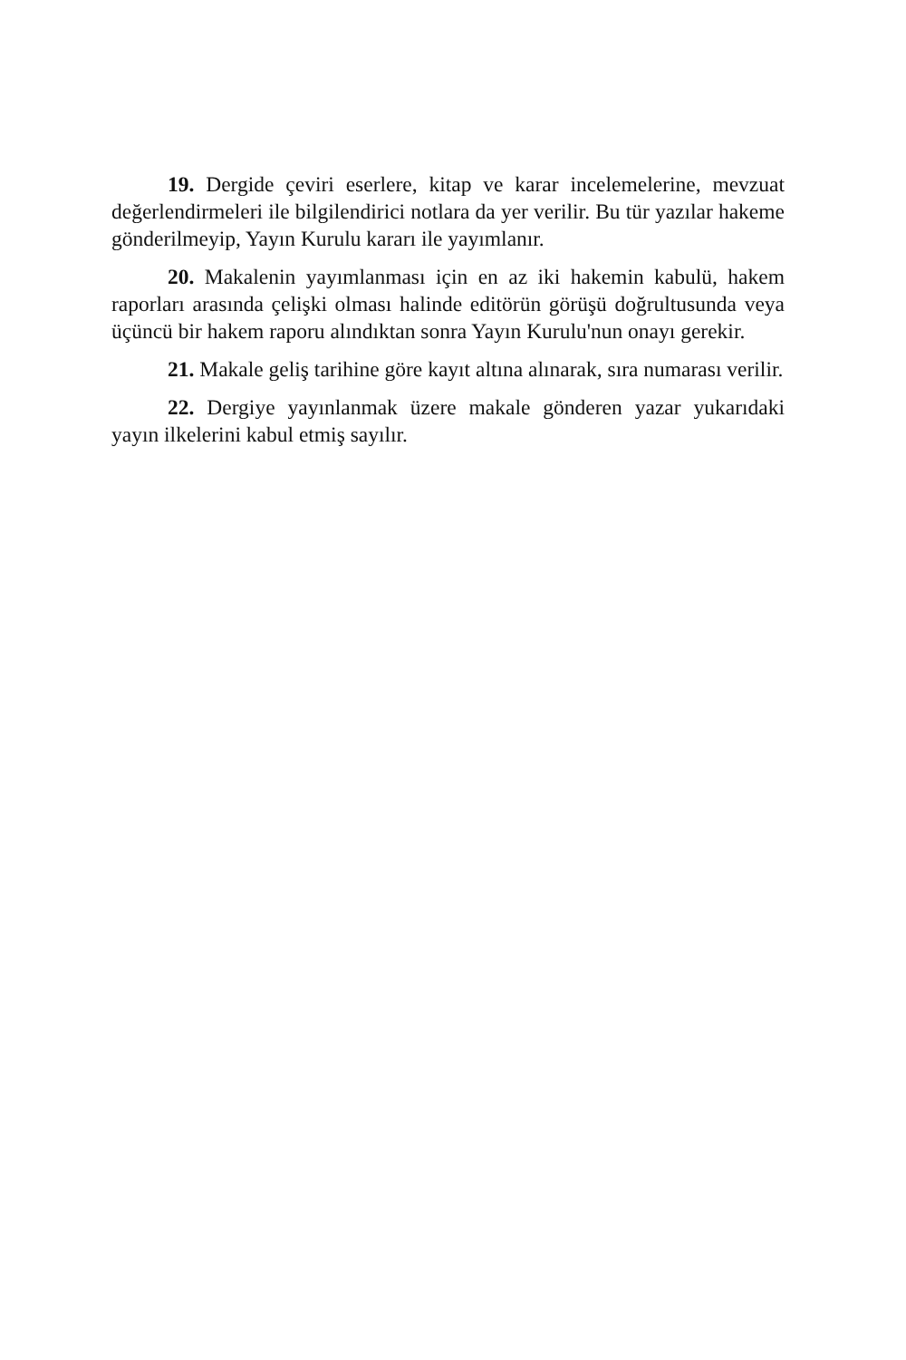19. Dergide çeviri eserlere, kitap ve karar incelemelerine, mevzuat değerlendirmeleri ile bilgilendirici notlara da yer verilir. Bu tür yazılar hakeme gönderilmeyip, Yayın Kurulu kararı ile yayımlanır.
20. Makalenin yayımlanması için en az iki hakemin kabulü, hakem raporları arasında çelişki olması halinde editörün görüşü doğrultusunda veya üçüncü bir hakem raporu alındıktan sonra Yayın Kurulu'nun onayı gerekir.
21. Makale geliş tarihine göre kayıt altına alınarak, sıra numarası verilir.
22. Dergiye yayınlanmak üzere makale gönderen yazar yukarıdaki yayın ilkelerini kabul etmiş sayılır.